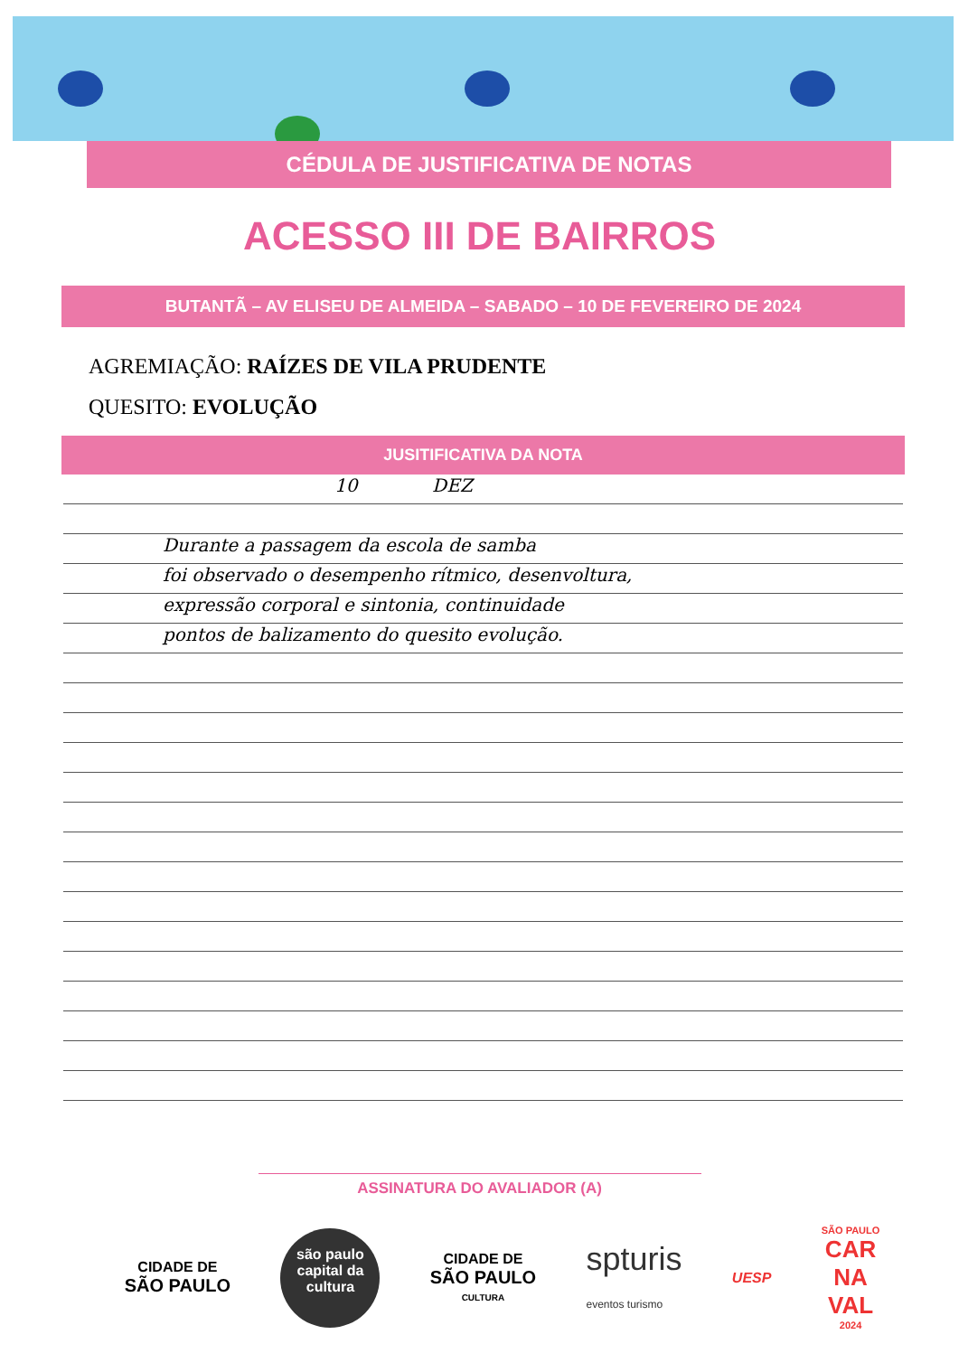CÉDULA DE JUSTIFICATIVA DE NOTAS
ACESSO III DE BAIRROS
BUTANTÃ – AV ELISEU DE ALMEIDA – SABADO – 10 DE FEVEREIRO DE 2024
AGREMIAÇÃO: RAÍZES DE VILA PRUDENTE
QUESITO: EVOLUÇÃO
JUSITIFICATIVA DA NOTA
10 DEZ
Durante a passagem da escola de samba
foi observado o desempenho rítmico, desenvoltura,
expressão corporal e sintonia, continuidade
pontos de balizamento do quesito evolução.
ASSINATURA DO AVALIADOR (A)
CIDADE DE
SÃO PAULO
são paulo
capital da cultura
CIDADE DE
SÃO PAULO
CULTURA
spturis
eventos turismo
UESP
SÃO PAULO
CAR
NA
VAL
2024